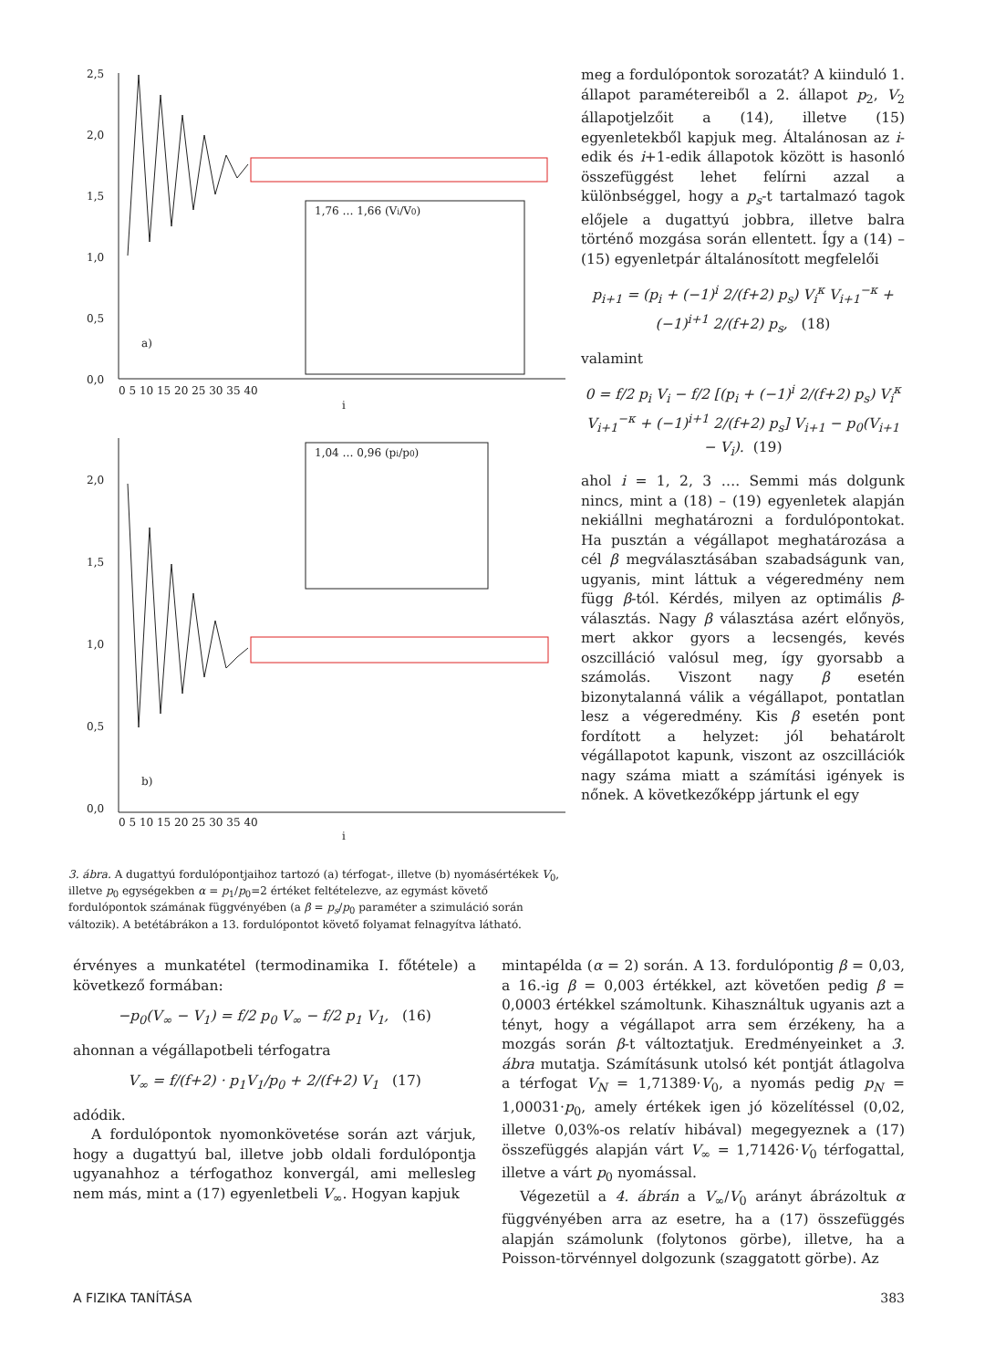2,5
2,0
1,5
1,0
0,5
0,0
a)
i
2,0
1,5
1,0
0,5
0,0
b)
i
1,76 … 1,66 (Vi/V0)
1,04 … 0,96 (pi/p0)
0 5 10 15 20 25 30 35 40
0 5 10 15 20 25 30 35 40
3. ábra. A dugattyú fordulópontjaihoz tartozó (a) térfogat-, illetve (b) nyomásértékek V<sub>0</sub>, illetve p<sub>0</sub> egységekben α = p<sub>1</sub>/p<sub>0</sub>=2 értéket feltételezve, az egymást követő fordulópontok számának függvényében (a β = p<sub>s</sub>/p<sub>0</sub> paraméter a szimuláció során változik). A betétábrákon a 13. fordulópontot követő folyamat felnagyítva látható.
meg a fordulópontok sorozatát? A kiinduló 1. állapot paramétereiből a 2. állapot p<sub>2</sub>, V<sub>2</sub> állapotjelzőit a (14), illetve (15) egyenletekből kapjuk meg. Általánosan az i-edik és i+1-edik állapotok között is hasonló összefüggést lehet felírni azzal a különbséggel, hogy a p<sub>s</sub>-t tartalmazó tagok előjele a dugattyú jobbra, illetve balra történő mozgása során ellentett. Így a (14) – (15) egyenletpár általánosított megfelelői
p<sub>i+1</sub> = (p<sub>i</sub> + (−1)<sup>i</sup> 2/(f+2) p<sub>s</sub>) V<sub>i</sub><sup>κ</sup> V<sub>i+1</sub><sup>−κ</sup> + (−1)<sup>i+1</sup> 2/(f+2) p<sub>s</sub>, (18)
valamint
0 = f/2 p<sub>i</sub> V<sub>i</sub> − f/2 [(p<sub>i</sub> + (−1)<sup>i</sup> 2/(f+2) p<sub>s</sub>) V<sub>i</sub><sup>κ</sup> V<sub>i+1</sub><sup>−κ</sup> + (−1)<sup>i+1</sup> 2/(f+2) p<sub>s</sub>] V<sub>i+1</sub> − p<sub>0</sub>(V<sub>i+1</sub> − V<sub>i</sub>). (19)
ahol i = 1, 2, 3 …. Semmi más dolgunk nincs, mint a (18) – (19) egyenletek alapján nekiállni meghatározni a fordulópontokat. Ha pusztán a végállapot meghatározása a cél β megválasztásában szabadságunk van, ugyanis, mint láttuk a végeredmény nem függ β-tól. Kérdés, milyen az optimális β-választás. Nagy β választása azért előnyös, mert akkor gyors a lecsengés, kevés oszcilláció valósul meg, így gyorsabb a számolás. Viszont nagy β esetén bizonytalanná válik a végállapot, pontatlan lesz a végeredmény. Kis β esetén pont fordított a helyzet: jól behatárolt végállapotot kapunk, viszont az oszcillációk nagy száma miatt a számítási igények is nőnek. A következőképp jártunk el egy
érvényes a munkatétel (termodinamika I. főtétele) a következő formában:
−p<sub>0</sub>(V<sub>∞</sub> − V<sub>1</sub>) = f/2 p<sub>0</sub> V<sub>∞</sub> − f/2 p<sub>1</sub> V<sub>1</sub>, (16)
ahonnan a végállapotbeli térfogatra
V<sub>∞</sub> = f/(f+2) · p<sub>1</sub>V<sub>1</sub>/p<sub>0</sub> + 2/(f+2) V<sub>1</sub> (17)
adódik.
A fordulópontok nyomonkövetése során azt várjuk, hogy a dugattyú bal, illetve jobb oldali fordulópontja ugyanahhoz a térfogathoz konvergál, ami mellesleg nem más, mint a (17) egyenletbeli V<sub>∞</sub>. Hogyan kapjuk
mintapélda (α = 2) során. A 13. fordulópontig β = 0,03, a 16.-ig β = 0,003 értékkel, azt követően pedig β = 0,0003 értékkel számoltunk. Kihasználtuk ugyanis azt a tényt, hogy a végállapot arra sem érzékeny, ha a mozgás során β-t változtatjuk. Eredményeinket a 3. ábra mutatja. Számításunk utolsó két pontját átlagolva a térfogat V<sub>N</sub> = 1,71389·V<sub>0</sub>, a nyomás pedig p<sub>N</sub> = 1,00031·p<sub>0</sub>, amely értékek igen jó közelítéssel (0,02, illetve 0,03%-os relatív hibával) megegyeznek a (17) összefüggés alapján várt V<sub>∞</sub> = 1,71426·V<sub>0</sub> térfogattal, illetve a várt p<sub>0</sub> nyomással.
Végezetül a 4. ábrán a V<sub>∞</sub>/V<sub>0</sub> arányt ábrázoltuk α függvényében arra az esetre, ha a (17) összefüggés alapján számolunk (folytonos görbe), illetve, ha a Poisson-törvénnyel dolgozunk (szaggatott görbe). Az
A FIZIKA TANÍTÁSA 383